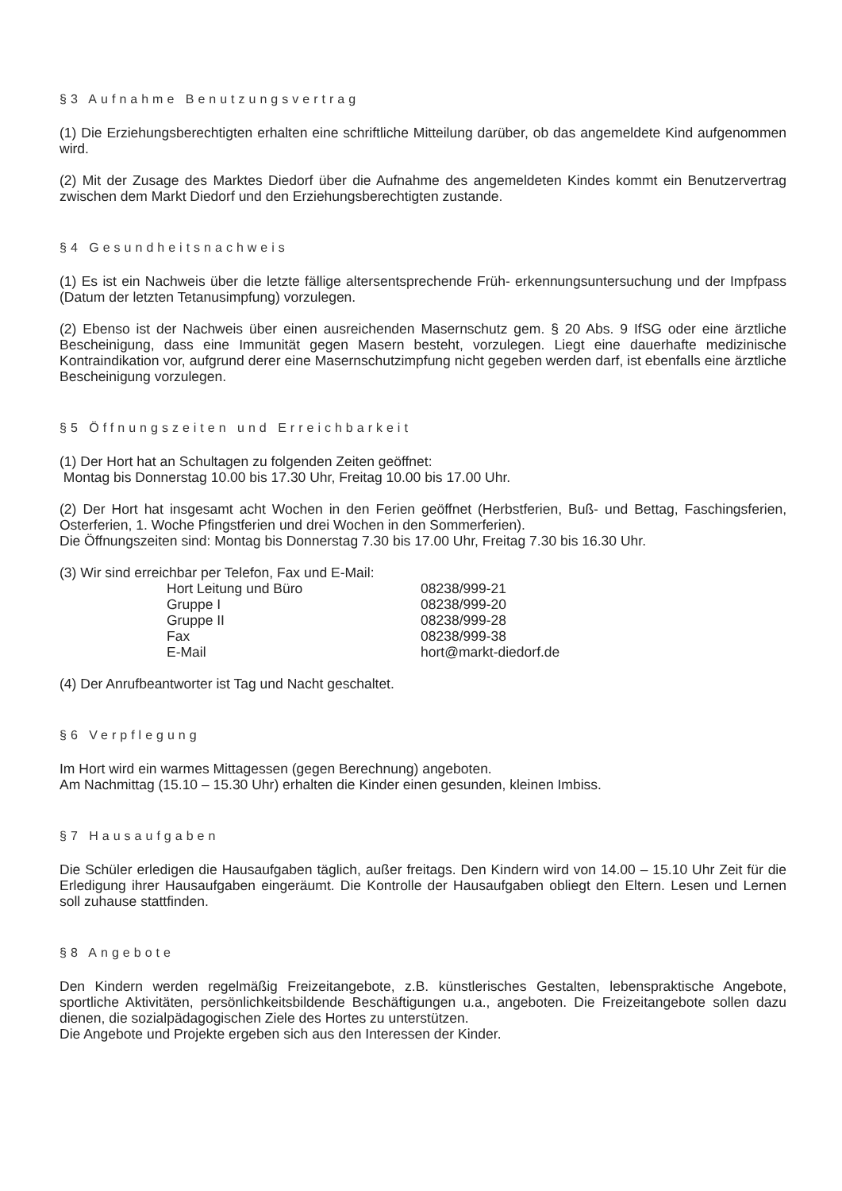§3 Aufnahme Benutzungsvertrag
(1) Die Erziehungsberechtigten erhalten eine schriftliche Mitteilung darüber, ob das angemeldete Kind aufgenommen wird.
(2) Mit der Zusage des Marktes Diedorf über die Aufnahme des angemeldeten Kindes kommt ein Benutzervertrag zwischen dem Markt Diedorf und den Erziehungsberechtigten zustande.
§4 Gesundheitsnachweis
(1) Es ist ein Nachweis über die letzte fällige altersentsprechende Früh- erkennungsuntersuchung und der Impfpass (Datum der letzten Tetanusimpfung) vorzulegen.
(2) Ebenso ist der Nachweis über einen ausreichenden Masernschutz gem. § 20 Abs. 9 IfSG oder eine ärztliche Bescheinigung, dass eine Immunität gegen Masern besteht, vorzulegen. Liegt eine dauerhafte medizinische Kontraindikation vor, aufgrund derer eine Masernschutzimpfung nicht gegeben werden darf, ist ebenfalls eine ärztliche Bescheinigung vorzulegen.
§5 Öffnungszeiten und Erreichbarkeit
(1) Der Hort hat an Schultagen zu folgenden Zeiten geöffnet:
Montag bis Donnerstag 10.00 bis 17.30 Uhr, Freitag 10.00 bis 17.00 Uhr.
(2) Der Hort hat insgesamt acht Wochen in den Ferien geöffnet (Herbstferien, Buß- und Bettag, Faschingsferien, Osterferien, 1. Woche Pfingstferien und drei Wochen in den Sommerferien).
Die Öffnungszeiten sind: Montag bis Donnerstag 7.30 bis 17.00 Uhr, Freitag 7.30 bis 16.30 Uhr.
(3) Wir sind erreichbar per Telefon, Fax und E-Mail:
| Hort Leitung und Büro | 08238/999-21 |
| Gruppe I | 08238/999-20 |
| Gruppe II | 08238/999-28 |
| Fax | 08238/999-38 |
| E-Mail | hort@markt-diedorf.de |
(4) Der Anrufbeantworter ist Tag und Nacht geschaltet.
§6 Verpflegung
Im Hort wird ein warmes Mittagessen (gegen Berechnung) angeboten.
Am Nachmittag (15.10 – 15.30 Uhr) erhalten die Kinder einen gesunden, kleinen Imbiss.
§7 Hausaufgaben
Die Schüler erledigen die Hausaufgaben täglich, außer freitags. Den Kindern wird von 14.00 – 15.10 Uhr Zeit für die Erledigung ihrer Hausaufgaben eingeräumt. Die Kontrolle der Hausaufgaben obliegt den Eltern. Lesen und Lernen soll zuhause stattfinden.
§8 Angebote
Den Kindern werden regelmäßig Freizeitangebote, z.B. künstlerisches Gestalten, lebenspraktische Angebote, sportliche Aktivitäten, persönlichkeitsbildende Beschäftigungen u.a., angeboten. Die Freizeitangebote sollen dazu dienen, die sozialpädagogischen Ziele des Hortes zu unterstützen.
Die Angebote und Projekte ergeben sich aus den Interessen der Kinder.